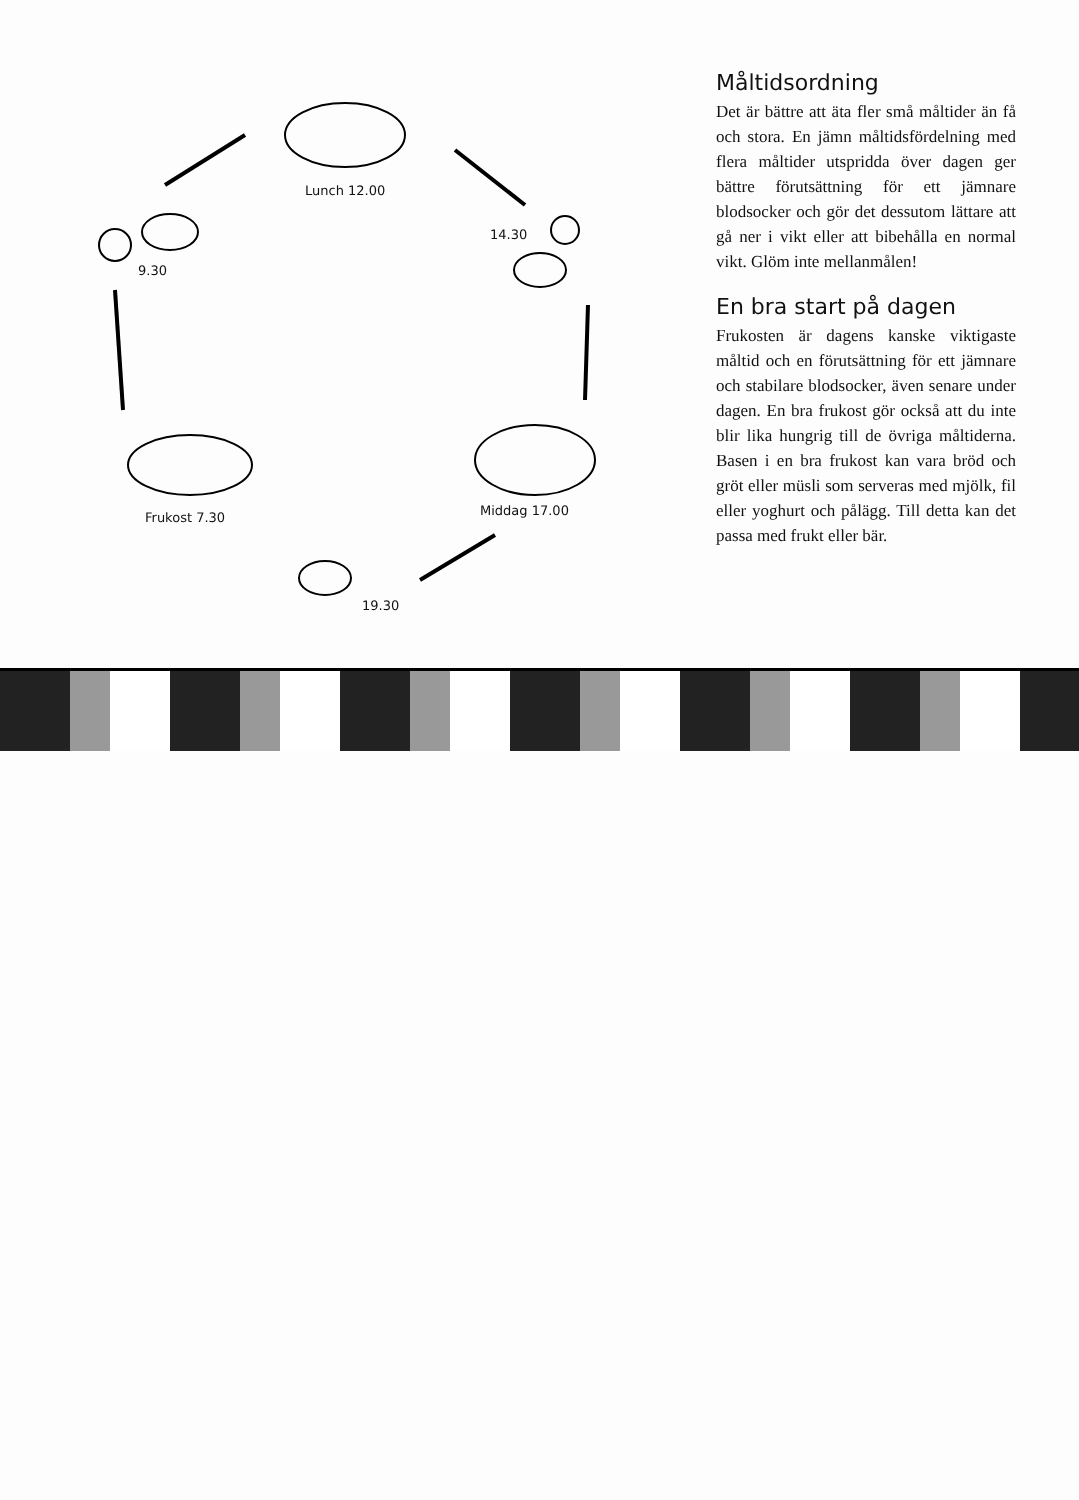Lunch 12.00
14.30
9.30
Middag 17.00
Frukost 7.30
19.30
Måltidsordning
Det är bättre att äta fler små måltider än få och stora. En jämn måltidsfördelning med flera måltider utspridda över dagen ger bättre förutsättning för ett jämnare blodsocker och gör det dessutom lättare att gå ner i vikt eller att bibehålla en normal vikt. Glöm inte mellanmålen!
En bra start på dagen
Frukosten är dagens kanske viktigaste måltid och en förutsättning för ett jämnare och stabilare blodsocker, även senare under dagen. En bra frukost gör också att du inte blir lika hungrig till de övriga måltiderna. Basen i en bra frukost kan vara bröd och gröt eller müsli som serveras med mjölk, fil eller yoghurt och pålägg. Till detta kan det passa med frukt eller bär.